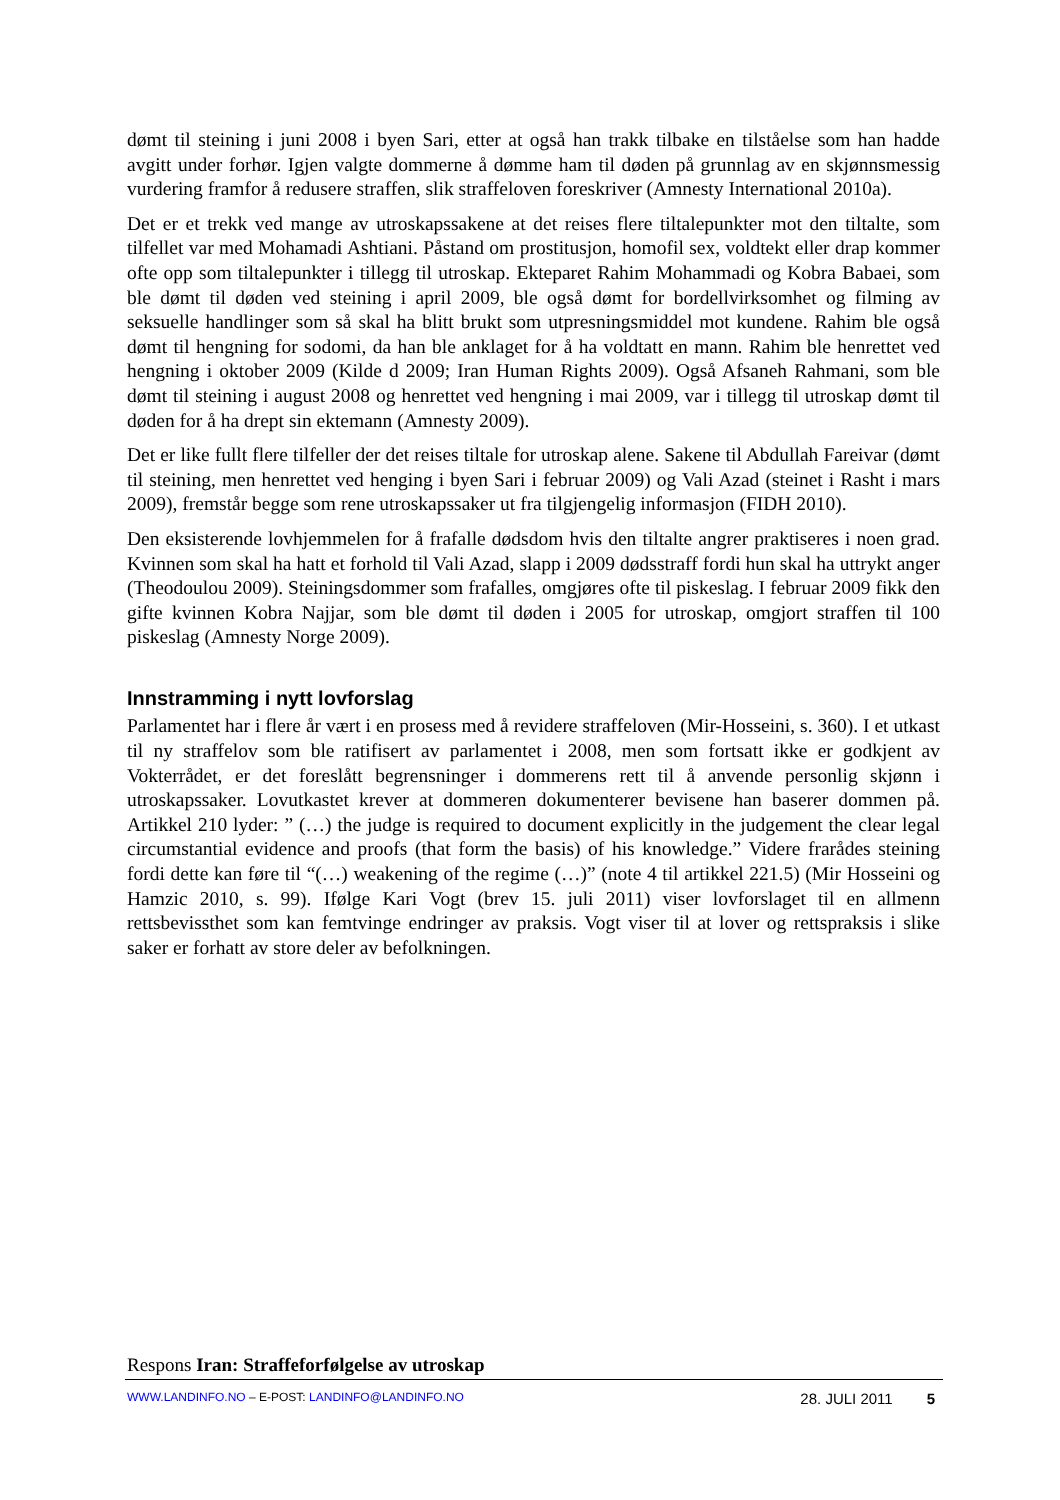dømt til steining i juni 2008 i byen Sari, etter at også han trakk tilbake en tilståelse som han hadde avgitt under forhør. Igjen valgte dommerne å dømme ham til døden på grunnlag av en skjønnsmessig vurdering framfor å redusere straffen, slik straffeloven foreskriver (Amnesty International 2010a).
Det er et trekk ved mange av utroskapssakene at det reises flere tiltalepunkter mot den tiltalte, som tilfellet var med Mohamadi Ashtiani. Påstand om prostitusjon, homofil sex, voldtekt eller drap kommer ofte opp som tiltalepunkter i tillegg til utroskap. Ekteparet Rahim Mohammadi og Kobra Babaei, som ble dømt til døden ved steining i april 2009, ble også dømt for bordellvirksomhet og filming av seksuelle handlinger som så skal ha blitt brukt som utpresningsmiddel mot kundene. Rahim ble også dømt til hengning for sodomi, da han ble anklaget for å ha voldtatt en mann. Rahim ble henrettet ved hengning i oktober 2009 (Kilde d 2009; Iran Human Rights 2009). Også Afsaneh Rahmani, som ble dømt til steining i august 2008 og henrettet ved hengning i mai 2009, var i tillegg til utroskap dømt til døden for å ha drept sin ektemann (Amnesty 2009).
Det er like fullt flere tilfeller der det reises tiltale for utroskap alene. Sakene til Abdullah Fareivar (dømt til steining, men henrettet ved henging i byen Sari i februar 2009) og Vali Azad (steinet i Rasht i mars 2009), fremstår begge som rene utroskapssaker ut fra tilgjengelig informasjon (FIDH 2010).
Den eksisterende lovhjemmelen for å frafalle dødsdom hvis den tiltalte angrer praktiseres i noen grad. Kvinnen som skal ha hatt et forhold til Vali Azad, slapp i 2009 dødsstraff fordi hun skal ha uttrykt anger (Theodoulou 2009). Steiningsdommer som frafalles, omgjøres ofte til piskeslag. I februar 2009 fikk den gifte kvinnen Kobra Najjar, som ble dømt til døden i 2005 for utroskap, omgjort straffen til 100 piskeslag (Amnesty Norge 2009).
Innstramming i nytt lovforslag
Parlamentet har i flere år vært i en prosess med å revidere straffeloven (Mir-Hosseini, s. 360). I et utkast til ny straffelov som ble ratifisert av parlamentet i 2008, men som fortsatt ikke er godkjent av Vokterrådet, er det foreslått begrensninger i dommerens rett til å anvende personlig skjønn i utroskapssaker. Lovutkastet krever at dommeren dokumenterer bevisene han baserer dommen på. Artikkel 210 lyder: ” (…) the judge is required to document explicitly in the judgement the clear legal circumstantial evidence and proofs (that form the basis) of his knowledge.” Videre frarådes steining fordi dette kan føre til “(…) weakening of the regime (…)” (note 4 til artikkel 221.5) (Mir Hosseini og Hamzic 2010, s. 99). Ifølge Kari Vogt (brev 15. juli 2011) viser lovforslaget til en allmenn rettsbevissthet som kan femtvinge endringer av praksis. Vogt viser til at lover og rettspraksis i slike saker er forhatt av store deler av befolkningen.
Respons Iran: Straffeforfølgelse av utroskap
WWW.LANDINFO.NO – E-POST: LANDINFO@LANDINFO.NO 28. JULI 2011 5